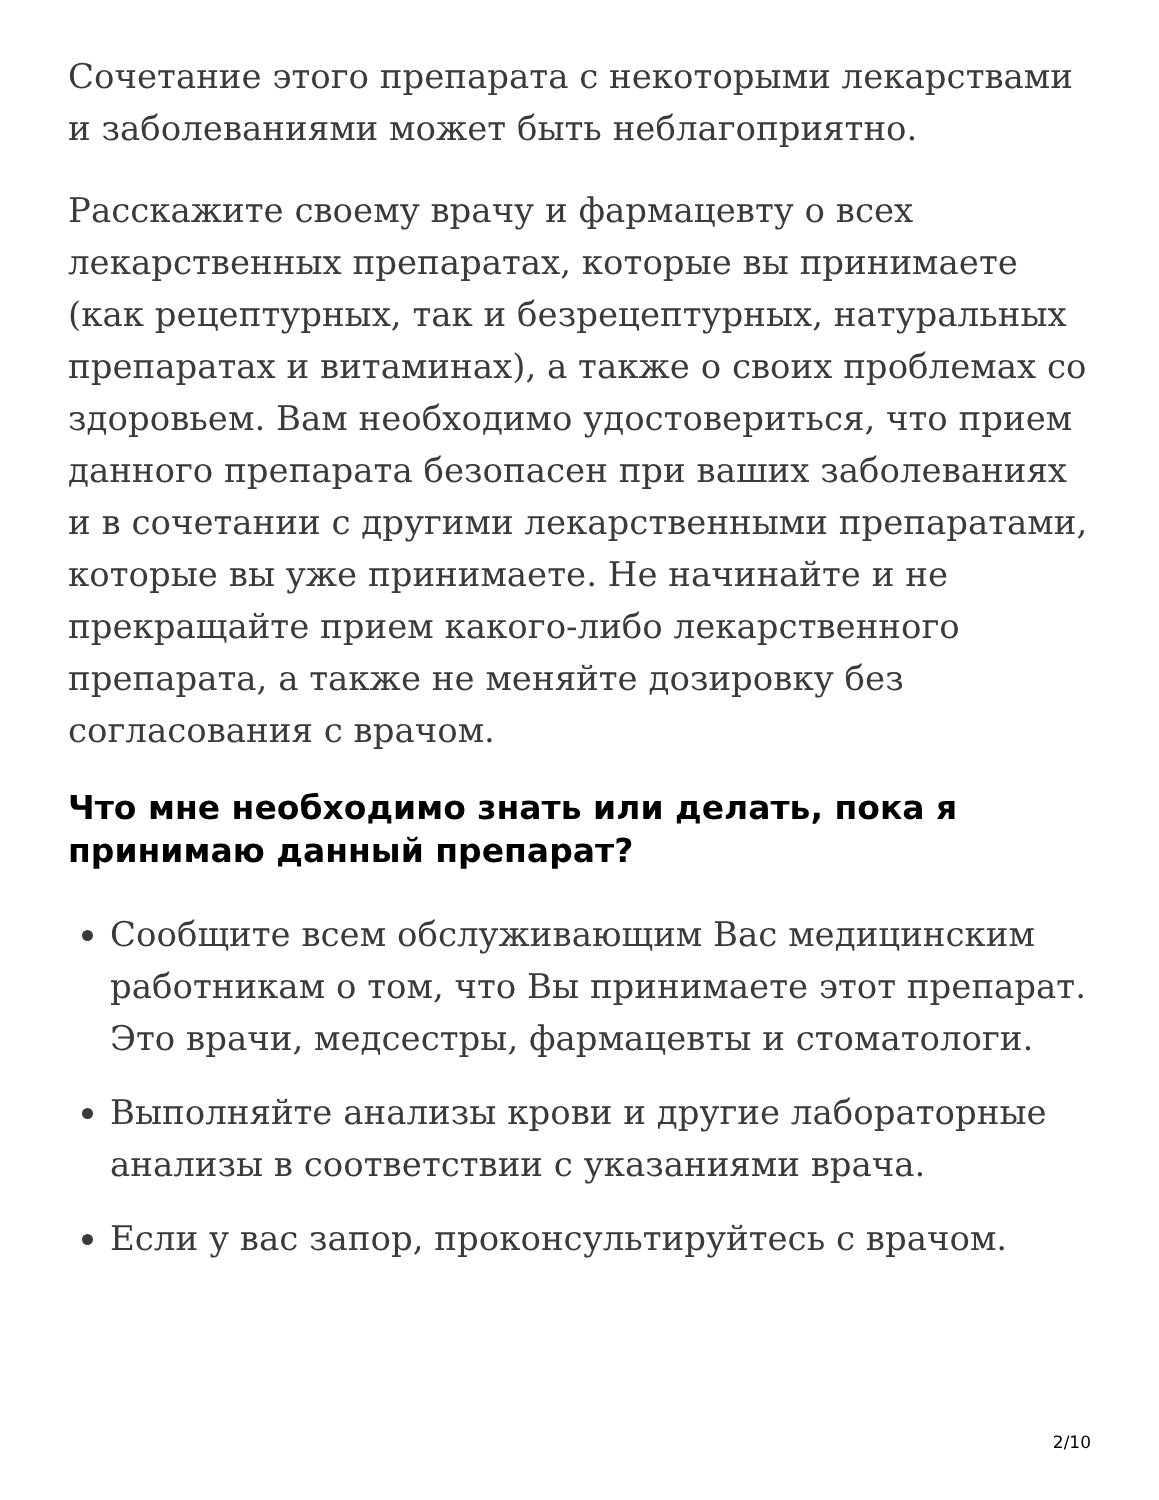Сочетание этого препарата с некоторыми лекарствами и заболеваниями может быть неблагоприятно.
Расскажите своему врачу и фармацевту о всех лекарственных препаратах, которые вы принимаете (как рецептурных, так и безрецептурных, натуральных препаратах и витаминах), а также о своих проблемах со здоровьем. Вам необходимо удостовериться, что прием данного препарата безопасен при ваших заболеваниях и в сочетании с другими лекарственными препаратами, которые вы уже принимаете. Не начинайте и не прекращайте прием какого-либо лекарственного препарата, а также не меняйте дозировку без согласования с врачом.
Что мне необходимо знать или делать, пока я принимаю данный препарат?
Сообщите всем обслуживающим Вас медицинским работникам о том, что Вы принимаете этот препарат. Это врачи, медсестры, фармацевты и стоматологи.
Выполняйте анализы крови и другие лабораторные анализы в соответствии с указаниями врача.
Если у вас запор, проконсультируйтесь с врачом.
2/10